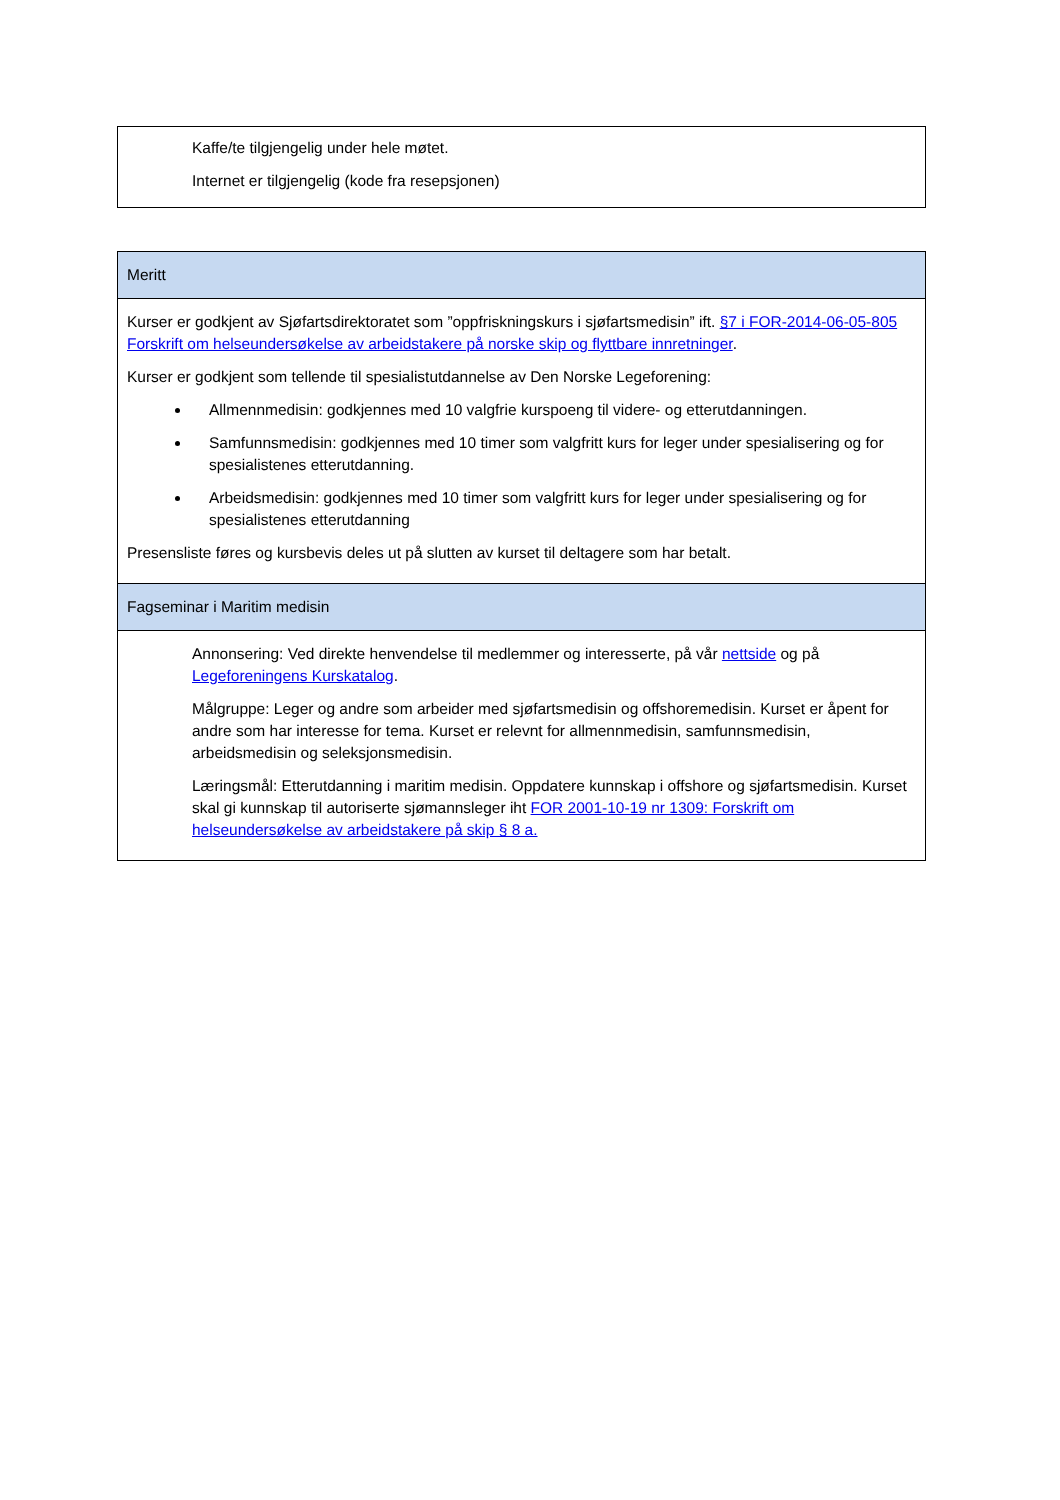| Kaffe/te tilgjengelig under hele møtet. Internet er tilgjengelig (kode fra resepsjonen) |
| Meritt |
| Kurser er godkjent av Sjøfartsdirektoratet som ”oppfriskningskurs i sjøfartsmedisin” ift. §7 i FOR-2014-06-05-805 Forskrift om helseundersøkelse av arbeidstakere på norske skip og flyttbare innretninger . Kurser er godkjent som tellende til spesialistutdannelse av Den Norske Legeforening: Allmennmedisin: godkjennes med 10 valgfrie kurspoeng til videre- og etterutdanningen. Samfunnsmedisin: godkjennes med 10 timer som valgfritt kurs for leger under spesialisering og for spesialistenes etterutdanning. Arbeidsmedisin: godkjennes med 10 timer som valgfritt kurs for leger under spesialisering og for spesialistenes etterutdanning Presensliste føres og kursbevis deles ut på slutten av kurset til deltagere som har betalt. |
| Fagseminar i Maritim medisin |
| Annonsering: Ved direkte henvendelse til medlemmer og interesserte, på vår nettside og på Legeforeningens Kurskatalog . Målgruppe: Leger og andre som arbeider med sjøfartsmedisin og offshoremedisin. Kurset er åpent for andre som har interesse for tema. Kurset er relevnt for allmennmedisin, samfunnsmedisin, arbeidsmedisin og seleksjonsmedisin. Læringsmål: Etterutdanning i maritim medisin. Oppdatere kunnskap i offshore og sjøfartsmedisin. Kurset skal gi kunnskap til autoriserte sjømannsleger iht FOR 2001-10-19 nr 1309: Forskrift om helseundersøkelse av arbeidstakere på skip § 8 a. |